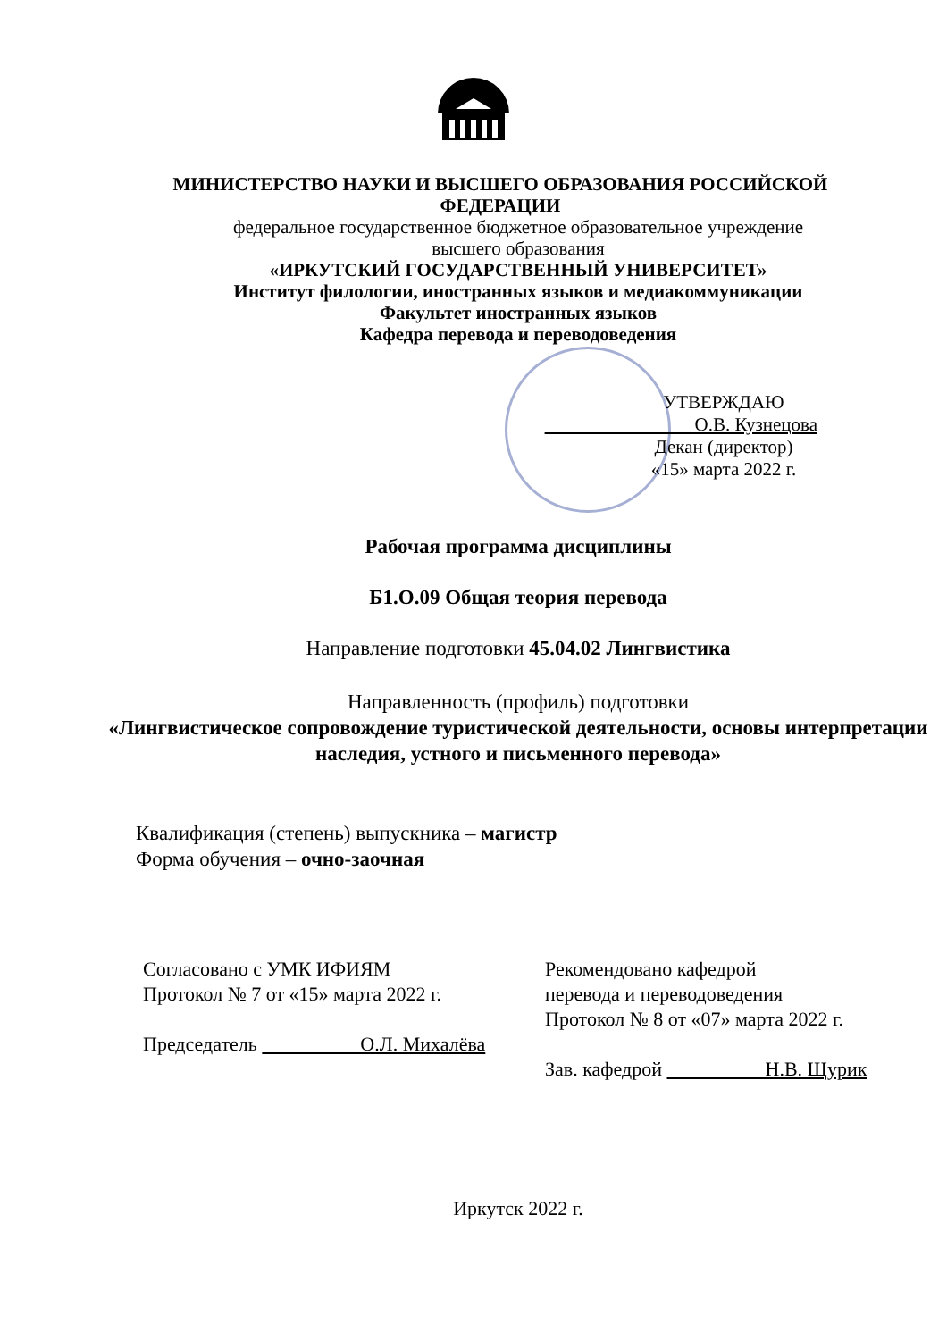МИНИСТЕРСТВО НАУКИ И ВЫСШЕГО ОБРАЗОВАНИЯ РОССИЙСКОЙ ФЕДЕРАЦИИ
федеральное государственное бюджетное образовательное учреждение
высшего образования
«ИРКУТСКИЙ ГОСУДАРСТВЕННЫЙ УНИВЕРСИТЕТ»
Институт филологии, иностранных языков и медиакоммуникации
Факультет иностранных языков
Кафедра перевода и переводоведения
УТВЕРЖДАЮ
        О.В. Кузнецова
Декан (директор)
«15» марта 2022 г.
Рабочая программа дисциплины
Б1.О.09 Общая теория перевода
Направление подготовки 45.04.02 Лингвистика
Направленность (профиль) подготовки
«Лингвистическое сопровождение туристической деятельности, основы интерпретации наследия, устного и письменного перевода»
Квалификация (степень) выпускника – магистр
Форма обучения – очно-заочная
Согласовано с УМК ИФИЯМ
Протокол № 7 от «15» марта 2022 г.
Председатель      О.Л. Михалёва
Рекомендовано кафедрой
перевода и переводоведения
Протокол № 8 от «07» марта 2022 г.
Зав. кафедрой      Н.В. Щурик
Иркутск 2022 г.